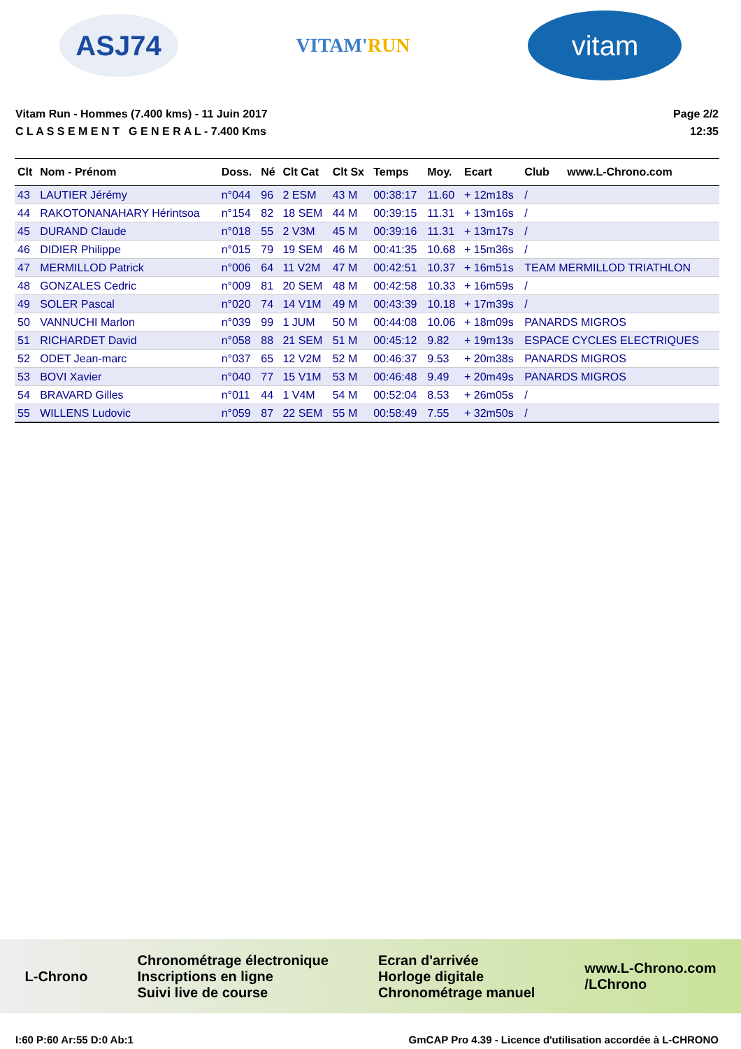ASJ74
VITAM'RUN
vitam
Vitam Run - Hommes (7.400 kms) - 11 Juin 2017
C L A S S E M E N T G E N E R A L - 7.400 Kms
Page 2/2
12:35
| Clt | Nom - Prénom | Doss. | Né | Clt Cat | Clt Sx | Temps | Moy. | Ecart | Club | www.L-Chrono.com |
| --- | --- | --- | --- | --- | --- | --- | --- | --- | --- | --- |
| 43 | LAUTIER Jérémy | n°044 | 96 | 2 ESM | 43 M | 00:38:17 | 11.60 | + 12m18s | / | |
| 44 | RAKOTONANAHARY Hérintsoa | n°154 | 82 | 18 SEM | 44 M | 00:39:15 | 11.31 | + 13m16s | / | |
| 45 | DURAND Claude | n°018 | 55 | 2 V3M | 45 M | 00:39:16 | 11.31 | + 13m17s | / | |
| 46 | DIDIER Philippe | n°015 | 79 | 19 SEM | 46 M | 00:41:35 | 10.68 | + 15m36s | / | |
| 47 | MERMILLOD Patrick | n°006 | 64 | 11 V2M | 47 M | 00:42:51 | 10.37 | + 16m51s | TEAM MERMILLOD TRIATHLON | |
| 48 | GONZALES Cedric | n°009 | 81 | 20 SEM | 48 M | 00:42:58 | 10.33 | + 16m59s | / | |
| 49 | SOLER Pascal | n°020 | 74 | 14 V1M | 49 M | 00:43:39 | 10.18 | + 17m39s | / | |
| 50 | VANNUCHI Marlon | n°039 | 99 | 1 JUM | 50 M | 00:44:08 | 10.06 | + 18m09s | PANARDS MIGROS | |
| 51 | RICHARDET David | n°058 | 88 | 21 SEM | 51 M | 00:45:12 | 9.82 | + 19m13s | ESPACE CYCLES ELECTRIQUES | |
| 52 | ODET Jean-marc | n°037 | 65 | 12 V2M | 52 M | 00:46:37 | 9.53 | + 20m38s | PANARDS MIGROS | |
| 53 | BOVI Xavier | n°040 | 77 | 15 V1M | 53 M | 00:46:48 | 9.49 | + 20m49s | PANARDS MIGROS | |
| 54 | BRAVARD Gilles | n°011 | 44 | 1 V4M | 54 M | 00:52:04 | 8.53 | + 26m05s | / | |
| 55 | WILLENS Ludovic | n°059 | 87 | 22 SEM | 55 M | 00:58:49 | 7.55 | + 32m50s | / | |
L-Chrono
Chronométrage électronique
Inscriptions en ligne
Suivi live de course
Ecran d'arrivée
Horloge digitale
Chronométrage manuel
www.L-Chrono.com
/LChrono
I:60 P:60 Ar:55 D:0 Ab:1 GmCAP Pro 4.39 - Licence d'utilisation accordée à L-CHRONO